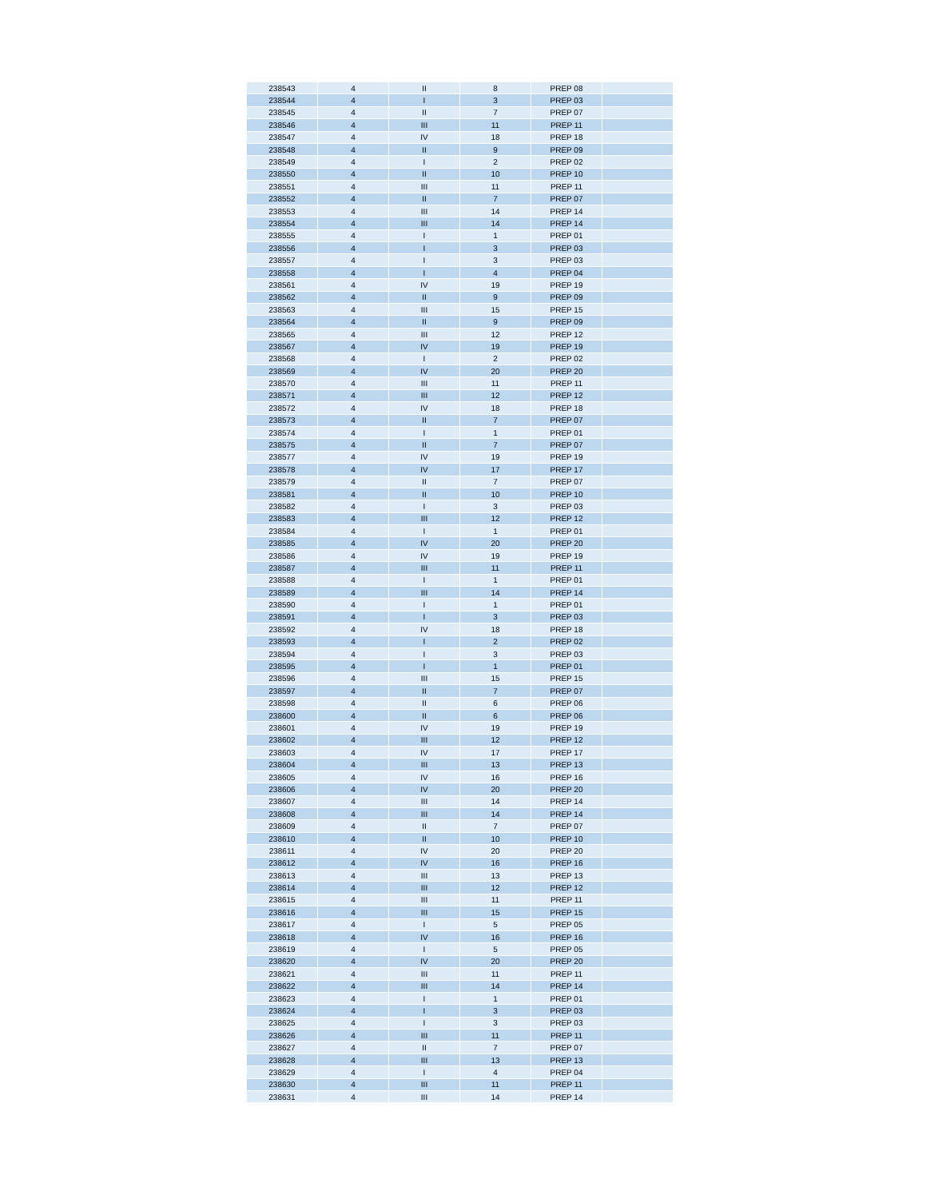| 238543 | 4 | II | 8 | PREP 08 | |
| 238544 | 4 | I | 3 | PREP 03 | |
| 238545 | 4 | II | 7 | PREP 07 | |
| 238546 | 4 | III | 11 | PREP 11 | |
| 238547 | 4 | IV | 18 | PREP 18 | |
| 238548 | 4 | II | 9 | PREP 09 | |
| 238549 | 4 | I | 2 | PREP 02 | |
| 238550 | 4 | II | 10 | PREP 10 | |
| 238551 | 4 | III | 11 | PREP 11 | |
| 238552 | 4 | II | 7 | PREP 07 | |
| 238553 | 4 | III | 14 | PREP 14 | |
| 238554 | 4 | III | 14 | PREP 14 | |
| 238555 | 4 | I | 1 | PREP 01 | |
| 238556 | 4 | I | 3 | PREP 03 | |
| 238557 | 4 | I | 3 | PREP 03 | |
| 238558 | 4 | I | 4 | PREP 04 | |
| 238561 | 4 | IV | 19 | PREP 19 | |
| 238562 | 4 | II | 9 | PREP 09 | |
| 238563 | 4 | III | 15 | PREP 15 | |
| 238564 | 4 | II | 9 | PREP 09 | |
| 238565 | 4 | III | 12 | PREP 12 | |
| 238567 | 4 | IV | 19 | PREP 19 | |
| 238568 | 4 | I | 2 | PREP 02 | |
| 238569 | 4 | IV | 20 | PREP 20 | |
| 238570 | 4 | III | 11 | PREP 11 | |
| 238571 | 4 | III | 12 | PREP 12 | |
| 238572 | 4 | IV | 18 | PREP 18 | |
| 238573 | 4 | II | 7 | PREP 07 | |
| 238574 | 4 | I | 1 | PREP 01 | |
| 238575 | 4 | II | 7 | PREP 07 | |
| 238577 | 4 | IV | 19 | PREP 19 | |
| 238578 | 4 | IV | 17 | PREP 17 | |
| 238579 | 4 | II | 7 | PREP 07 | |
| 238581 | 4 | II | 10 | PREP 10 | |
| 238582 | 4 | I | 3 | PREP 03 | |
| 238583 | 4 | III | 12 | PREP 12 | |
| 238584 | 4 | I | 1 | PREP 01 | |
| 238585 | 4 | IV | 20 | PREP 20 | |
| 238586 | 4 | IV | 19 | PREP 19 | |
| 238587 | 4 | III | 11 | PREP 11 | |
| 238588 | 4 | I | 1 | PREP 01 | |
| 238589 | 4 | III | 14 | PREP 14 | |
| 238590 | 4 | I | 1 | PREP 01 | |
| 238591 | 4 | I | 3 | PREP 03 | |
| 238592 | 4 | IV | 18 | PREP 18 | |
| 238593 | 4 | I | 2 | PREP 02 | |
| 238594 | 4 | I | 3 | PREP 03 | |
| 238595 | 4 | I | 1 | PREP 01 | |
| 238596 | 4 | III | 15 | PREP 15 | |
| 238597 | 4 | II | 7 | PREP 07 | |
| 238598 | 4 | II | 6 | PREP 06 | |
| 238600 | 4 | II | 6 | PREP 06 | |
| 238601 | 4 | IV | 19 | PREP 19 | |
| 238602 | 4 | III | 12 | PREP 12 | |
| 238603 | 4 | IV | 17 | PREP 17 | |
| 238604 | 4 | III | 13 | PREP 13 | |
| 238605 | 4 | IV | 16 | PREP 16 | |
| 238606 | 4 | IV | 20 | PREP 20 | |
| 238607 | 4 | III | 14 | PREP 14 | |
| 238608 | 4 | III | 14 | PREP 14 | |
| 238609 | 4 | II | 7 | PREP 07 | |
| 238610 | 4 | II | 10 | PREP 10 | |
| 238611 | 4 | IV | 20 | PREP 20 | |
| 238612 | 4 | IV | 16 | PREP 16 | |
| 238613 | 4 | III | 13 | PREP 13 | |
| 238614 | 4 | III | 12 | PREP 12 | |
| 238615 | 4 | III | 11 | PREP 11 | |
| 238616 | 4 | III | 15 | PREP 15 | |
| 238617 | 4 | I | 5 | PREP 05 | |
| 238618 | 4 | IV | 16 | PREP 16 | |
| 238619 | 4 | I | 5 | PREP 05 | |
| 238620 | 4 | IV | 20 | PREP 20 | |
| 238621 | 4 | III | 11 | PREP 11 | |
| 238622 | 4 | III | 14 | PREP 14 | |
| 238623 | 4 | I | 1 | PREP 01 | |
| 238624 | 4 | I | 3 | PREP 03 | |
| 238625 | 4 | I | 3 | PREP 03 | |
| 238626 | 4 | III | 11 | PREP 11 | |
| 238627 | 4 | II | 7 | PREP 07 | |
| 238628 | 4 | III | 13 | PREP 13 | |
| 238629 | 4 | I | 4 | PREP 04 | |
| 238630 | 4 | III | 11 | PREP 11 | |
| 238631 | 4 | III | 14 | PREP 14 | |